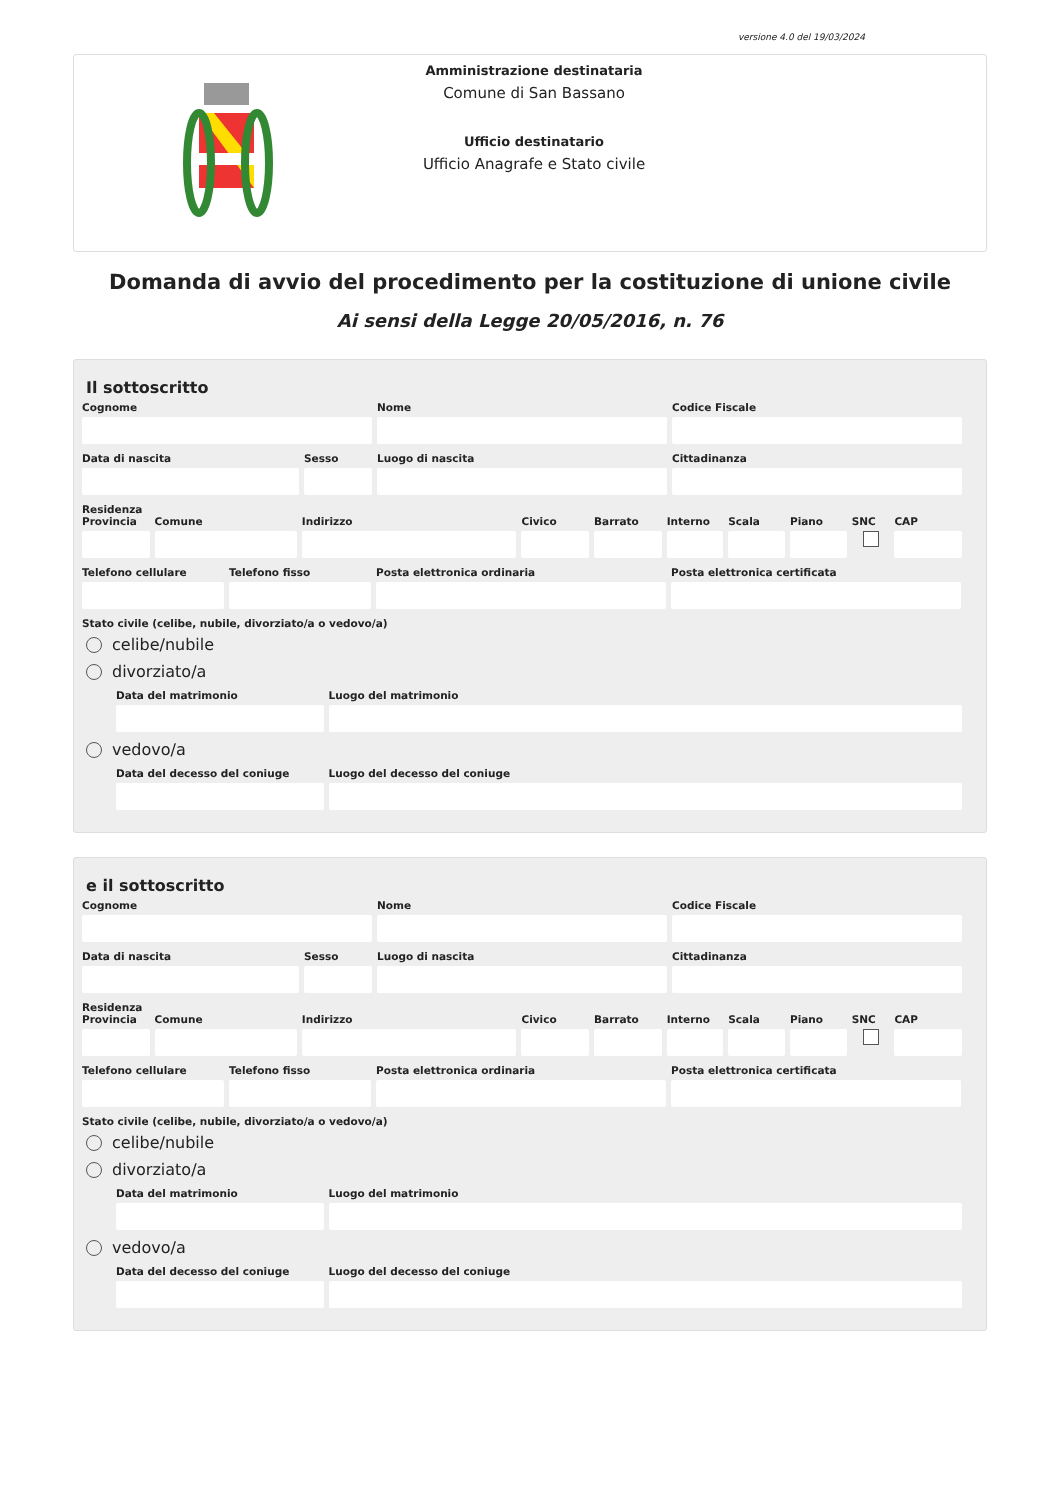versione 4.0 del 19/03/2024
Amministrazione destinataria
Comune di San Bassano
Ufficio destinatario
Ufficio Anagrafe e Stato civile
Domanda di avvio del procedimento per la costituzione di unione civile
Ai sensi della Legge 20/05/2016, n. 76
Il sottoscritto
Cognome Nome Codice Fiscale
Data di nascita Sesso Luogo di nascita Cittadinanza
Residenza
Provincia Comune Indirizzo Civico Barrato Interno Scala Piano SNC CAP
Telefono cellulare Telefono fisso Posta elettronica ordinaria Posta elettronica certificata
Stato civile (celibe, nubile, divorziato/a o vedovo/a)
celibe/nubile
divorziato/a
Data del matrimonio Luogo del matrimonio
vedovo/a
Data del decesso del coniuge Luogo del decesso del coniuge
e il sottoscritto
Cognome Nome Codice Fiscale
Data di nascita Sesso Luogo di nascita Cittadinanza
Residenza
Provincia Comune Indirizzo Civico Barrato Interno Scala Piano SNC CAP
Telefono cellulare Telefono fisso Posta elettronica ordinaria Posta elettronica certificata
Stato civile (celibe, nubile, divorziato/a o vedovo/a)
celibe/nubile
divorziato/a
Data del matrimonio Luogo del matrimonio
vedovo/a
Data del decesso del coniuge Luogo del decesso del coniuge